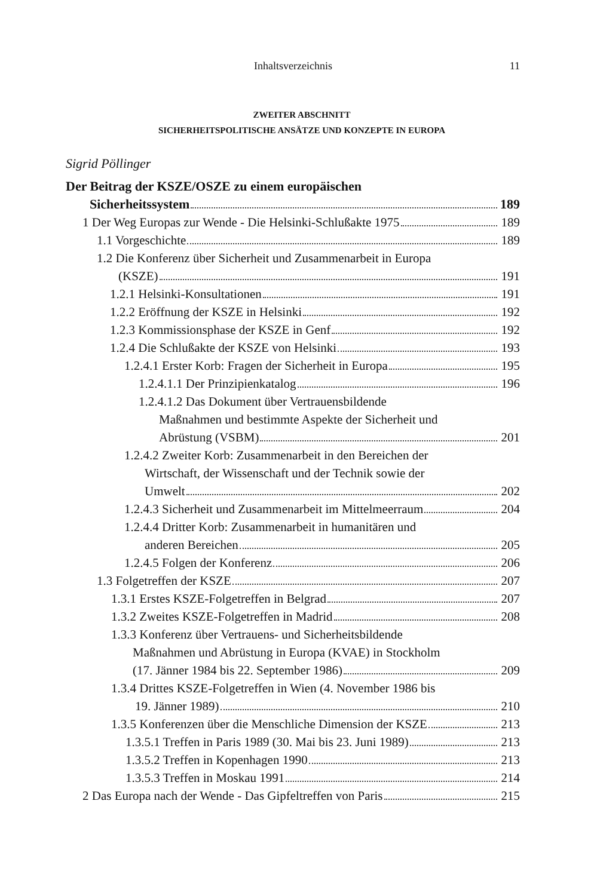Inhaltsverzeichnis 11
ZWEITER ABSCHNITT
SICHERHEITSPOLITISCHE ANSÄTZE UND KONZEPTE IN EUROPA
Sigrid Pöllinger
Der Beitrag der KSZE/OSZE zu einem europäischen
Sicherheitssystem 189
1 Der Weg Europas zur Wende - Die Helsinki-Schlußakte 1975
189
1.1 Vorgeschichte 189
1.2 Die Konferenz über Sicherheit und Zusammenarbeit in Europa
(KSZE) 191
1.2.1 Helsinki-Konsultationen 191
1.2.2 Eröffnung der KSZE in Helsinki
192
1.2.3 Kommissionsphase der KSZE in Genf
192
1.2.4 Die Schlußakte der KSZE von Helsinki
193
1.2.4.1 Erster Korb: Fragen der Sicherheit in Europa
195
1.2.4.1.1 Der Prinzipienkatalog
196
1.2.4.1.2 Das Dokument über Vertrauensbildende
Maßnahmen und bestimmte Aspekte der Sicherheit und
Abrüstung (VSBM) 201
1.2.4.2 Zweiter Korb: Zusammenarbeit in den Bereichen der
Wirtschaft, der Wissenschaft und der Technik sowie der
Umwelt 202
1.2.4.3 Sicherheit und Zusammenarbeit im Mittelmeerraum
204
1.2.4.4 Dritter Korb: Zusammenarbeit in humanitären und
anderen Bereichen 205
1.2.4.5 Folgen der Konferenz 206
1.3 Folgetreffen der KSZE 207
1.3.1 Erstes KSZE-Folgetreffen in Belgrad
207
1.3.2 Zweites KSZE-Folgetreffen in Madrid
208
1.3.3 Konferenz über Vertrauens- und Sicherheitsbildende
Maßnahmen und Abrüstung in Europa (KVAE) in Stockholm
(17. Jänner 1984 bis 22. September 1986)
209
1.3.4 Drittes KSZE-Folgetreffen in Wien (4. November 1986 bis
19. Jänner 1989) 210
1.3.5 Konferenzen über die Menschliche Dimension der KSZE
213
1.3.5.1 Treffen in Paris 1989 (30. Mai bis 23. Juni 1989)
213
1.3.5.2 Treffen in Kopenhagen 1990
213
1.3.5.3 Treffen in Moskau 1991 214
2 Das Europa nach der Wende - Das Gipfeltreffen von Paris
215